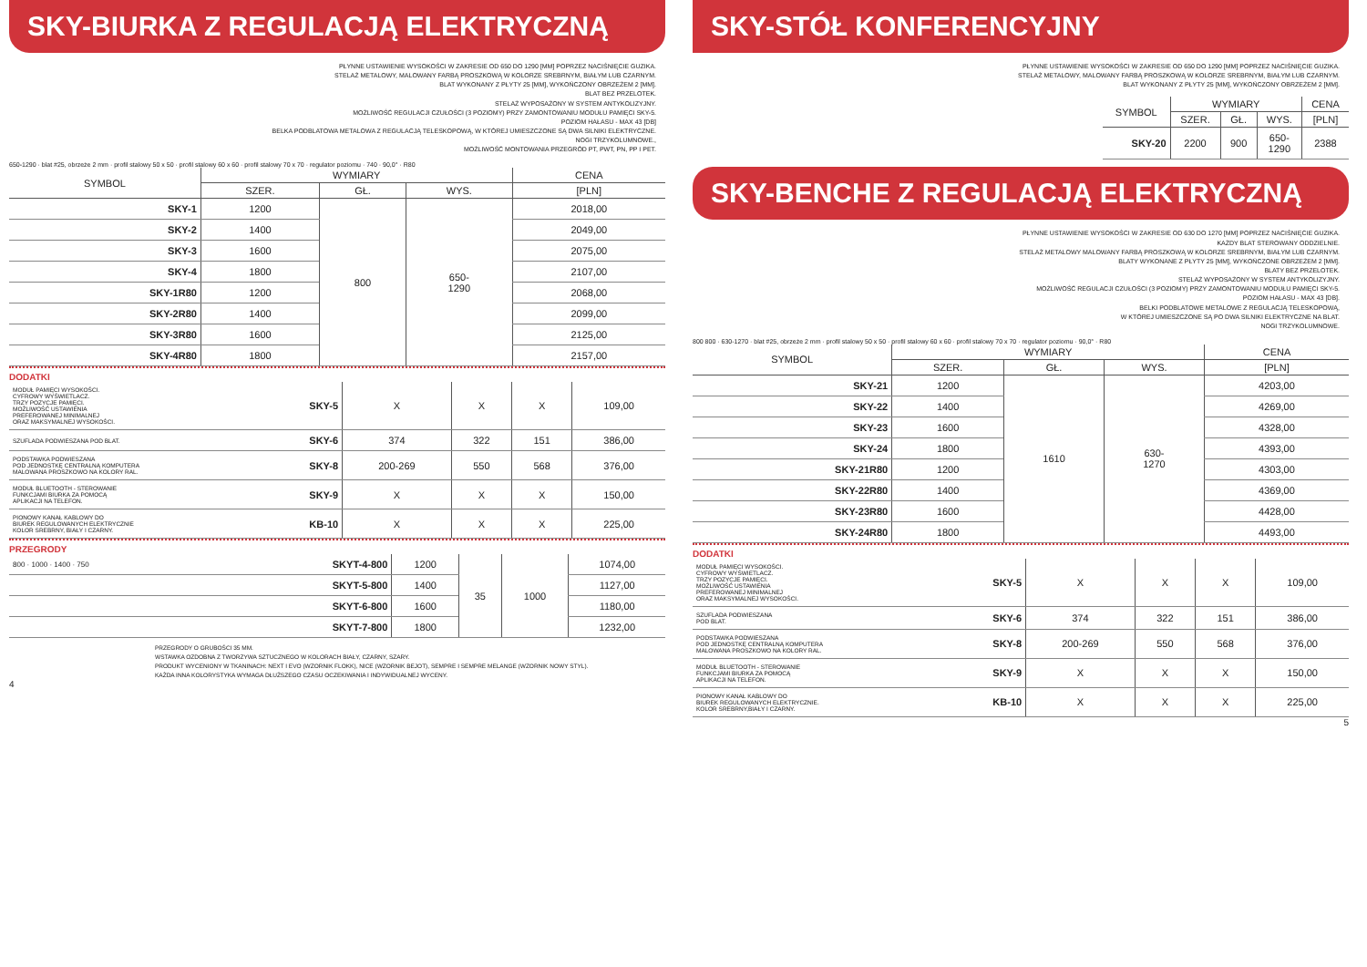SKY-BIURKA Z REGULACJĄ ELEKTRYCZNĄ
PŁYNNE USTAWIENIE WYSOKOŚCI W ZAKRESIE OD 650 DO 1290 [MM] POPRZEZ NACIŚNIĘCIE GUZIKA.
STELAŻ METALOWY, MALOWANY FARBĄ PROSZKOWĄ W KOLORZE SREBRNYM, BIAŁYM LUB CZARNYM.
BLAT WYKONANY Z PŁYTY 25 [MM], WYKOŃCZONY OBRZEŻEM 2 [MM].
BLAT BEZ PRZELOTEK.
STELAŻ WYPOSAŻONY W SYSTEM ANTYKOLIZYJNY.
MOŻLIWOŚĆ REGULACJI CZUŁOŚCI (3 POZIOMY) PRZY ZAMONTOWANIU MODUŁU PAMIĘCI SKY-5.
POZIOM HAŁASU - MAX 43 [DB]
BELKA PODBLATOWA METALOWA Z REGULACJĄ TELESKOPOWĄ, W KTÓREJ UMIESZCZONE SĄ DWA SILNIKI ELEKTRYCZNE.
NOGI TRZYKOLUMNOWE.,
MOŻLIWOŚĆ MONTOWANIA PRZEGRÓD PT, PWT, PN, PP I PET.
650-1290 · blat #25, obrzeże 2 mm · profil stalowy 50 x 50 · profil stalowy 60 x 60 · profil stalowy 70 x 70 · regulator poziomu · 740 · 90,0° · R80
| SYMBOL | WYMIARY | | | CENA |
| --- | --- | --- | --- | --- |
| | SZER. | GŁ. | WYS. | [PLN] |
| SKY-1 | 1200 | 800 | 650- 1290 | 2018,00 |
| SKY-2 | 1400 | | | 2049,00 |
| SKY-3 | 1600 | | | 2075,00 |
| SKY-4 | 1800 | | | 2107,00 |
| SKY-1R80 | 1200 | | | 2068,00 |
| SKY-2R80 | 1400 | | | 2099,00 |
| SKY-3R80 | 1600 | | | 2125,00 |
| SKY-4R80 | 1800 | | | 2157,00 |
DODATKI
| MODUŁ PAMIĘCI WYSOKOŚCI. CYFROWY WYŚWIETLACZ. TRZY POZYCJE PAMIĘCI. MOŻLIWOŚĆ USTAWIENIA PREFEROWANEJ MINIMALNEJ ORAZ MAKSYMALNEJ WYSOKOŚCI. | SKY-5 | X | X | X | 109,00 |
| SZUFLADA PODWIESZANA POD BLAT. | SKY-6 | 374 | 322 | 151 | 386,00 |
| PODSTAWKA PODWIESZANA POD JEDNOSTKĘ CENTRALNĄ KOMPUTERA MALOWANA PROSZKOWO NA KOLORY RAL. | SKY-8 | 200-269 | 550 | 568 | 376,00 |
| MODUŁ BLUETOOTH - STEROWANIE FUNKCJAMI BIURKA ZA POMOCĄ APLIKACJI NA TELEFON. | SKY-9 | X | X | X | 150,00 |
| PIONOWY KANAŁ KABLOWY DO BIUREK REGULOWANYCH ELEKTRYCZNIE KOLOR SREBRNY, BIAŁY I CZARNY. | KB-10 | X | X | X | 225,00 |
PRZEGRODY
| 800 · 1000 · 1400 · 750 | SKYT-4-800 | 1200 | 35 | 1000 | 1074,00 |
| | SKYT-5-800 | 1400 | | | 1127,00 |
| | SKYT-6-800 | 1600 | | | 1180,00 |
| | SKYT-7-800 | 1800 | | | 1232,00 |
PRZEGRODY O GRUBOŚCI 35 MM.
WSTAWKA OZDOBNA Z TWORZYWA SZTUCZNEGO W KOLORACH BIAŁY, CZARNY, SZARY.
PRODUKT WYCENIONY W TKANINACH: NEXT I EVO (WZORNIK FLOKK), NICE (WZORNIK BEJOT), SEMPRE I SEMPRE MELANGE (WZORNIK NOWY STYL).
KAŻDA INNA KOLORYSTYKA WYMAGA DŁUŻSZEGO CZASU OCZEKIWANIA I INDYWIDUALNEJ WYCENY.
4
SKY-STÓŁ KONFERENCYJNY
PŁYNNE USTAWIENIE WYSOKOŚCI W ZAKRESIE OD 650 DO 1290 [MM] POPRZEZ NACIŚNIĘCIE GUZIKA.
STELAŻ METALOWY, MALOWANY FARBĄ PROSZKOWĄ W KOLORZE SREBRNYM, BIAŁYM LUB CZARNYM.
BLAT WYKONANY Z PŁYTY 25 [MM], WYKOŃCZONY OBRZEŻEM 2 [MM].
| SYMBOL | WYMIARY | | | CENA |
| --- | --- | --- | --- | --- |
| | SZER. | GŁ. | WYS. | [PLN] |
| SKY-20 | 2200 | 900 | 650- 1290 | 2388 |
SKY-BENCHE Z REGULACJĄ ELEKTRYCZNĄ
PŁYNNE USTAWIENIE WYSOKOŚCI W ZAKRESIE OD 630 DO 1270 [MM] POPRZEZ NACIŚNIĘCIE GUZIKA.
KAŻDY BLAT STEROWANY ODDZIELNIE.
STELAŻ METALOWY MALOWANY FARBĄ PROSZKOWĄ W KOLORZE SREBRNYM, BIAŁYM LUB CZARNYM.
BLATY WYKONANE Z PŁYTY 25 [MM], WYKOŃCZONE OBRZEŻEM 2 [MM].
BLATY BEZ PRZELOTEK.
STELAŻ WYPOSAŻONY W SYSTEM ANTYKOLIZYJNY.
MOŻLIWOŚĆ REGULACJI CZUŁOŚCI (3 POZIOMY) PRZY ZAMONTOWANIU MODUŁU PAMIĘCI SKY-5.
POZIOM HAŁASU - MAX 43 [DB].
BELKI PODBLATOWE METALOWE Z REGULACJĄ TELESKOPOWĄ,
W KTÓREJ UMIESZCZONE SĄ PO DWA SILNIKI ELEKTRYCZNE NA BLAT.
NOGI TRZYKOLUMNOWE.
800 800 · 630-1270 · blat #25, obrzeże 2 mm · profil stalowy 50 x 50 · profil stalowy 60 x 60 · profil stalowy 70 x 70 · regulator poziomu · 90,0° · R80
| SYMBOL | WYMIARY | | | CENA |
| --- | --- | --- | --- | --- |
| | SZER. | GŁ. | WYS. | [PLN] |
| SKY-21 | 1200 | 1610 | 630- 1270 | 4203,00 |
| SKY-22 | 1400 | | | 4269,00 |
| SKY-23 | 1600 | | | 4328,00 |
| SKY-24 | 1800 | | | 4393,00 |
| SKY-21R80 | 1200 | | | 4303,00 |
| SKY-22R80 | 1400 | | | 4369,00 |
| SKY-23R80 | 1600 | | | 4428,00 |
| SKY-24R80 | 1800 | | | 4493,00 |
DODATKI
| MODUŁ PAMIĘCI WYSOKOŚCI. CYFROWY WYŚWIETLACZ. TRZY POZYCJE PAMIĘCI. MOŻLIWOŚĆ USTAWIENIA PREFEROWANEJ MINIMALNEJ ORAZ MAKSYMALNEJ WYSOKOŚCI. | SKY-5 | X | X | X | 109,00 |
| SZUFLADA PODWIESZANA POD BLAT. | SKY-6 | 374 | 322 | 151 | 386,00 |
| PODSTAWKA PODWIESZANA POD JEDNOSTKĘ CENTRALNĄ KOMPUTERA MALOWANA PROSZKOWO NA KOLORY RAL. | SKY-8 | 200-269 | 550 | 568 | 376,00 |
| MODUŁ BLUETOOTH - STEROWANIE FUNKCJAMI BIURKA ZA POMOCĄ APLIKACJI NA TELEFON. | SKY-9 | X | X | X | 150,00 |
| PIONOWY KANAŁ KABLOWY DO BIUREK REGULOWANYCH ELEKTRYCZNIE. KOLOR SREBRNY,BIAŁY I CZARNY. | KB-10 | X | X | X | 225,00 |
5